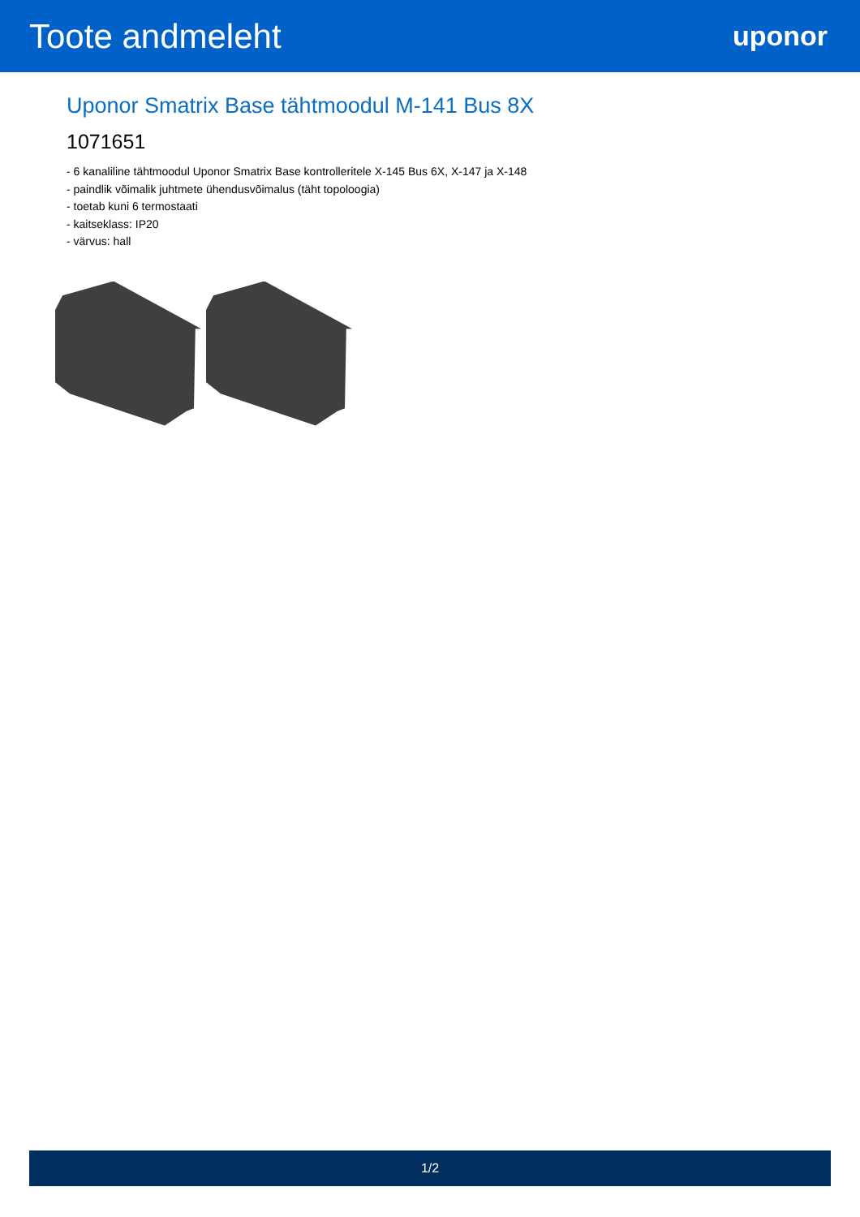Toote andmeleht
uponor
Uponor Smatrix Base tähtmoodul M-141 Bus 8X
1071651
- 6 kanaliline tähtmoodul Uponor Smatrix Base kontrolleritele X-145 Bus 6X, X-147 ja X-148
- paindlik võimalik juhtmete ühendusvõimalus (täht topoloogia)
- toetab kuni 6 termostaati
- kaitseklass: IP20
- värvus: hall
1/2